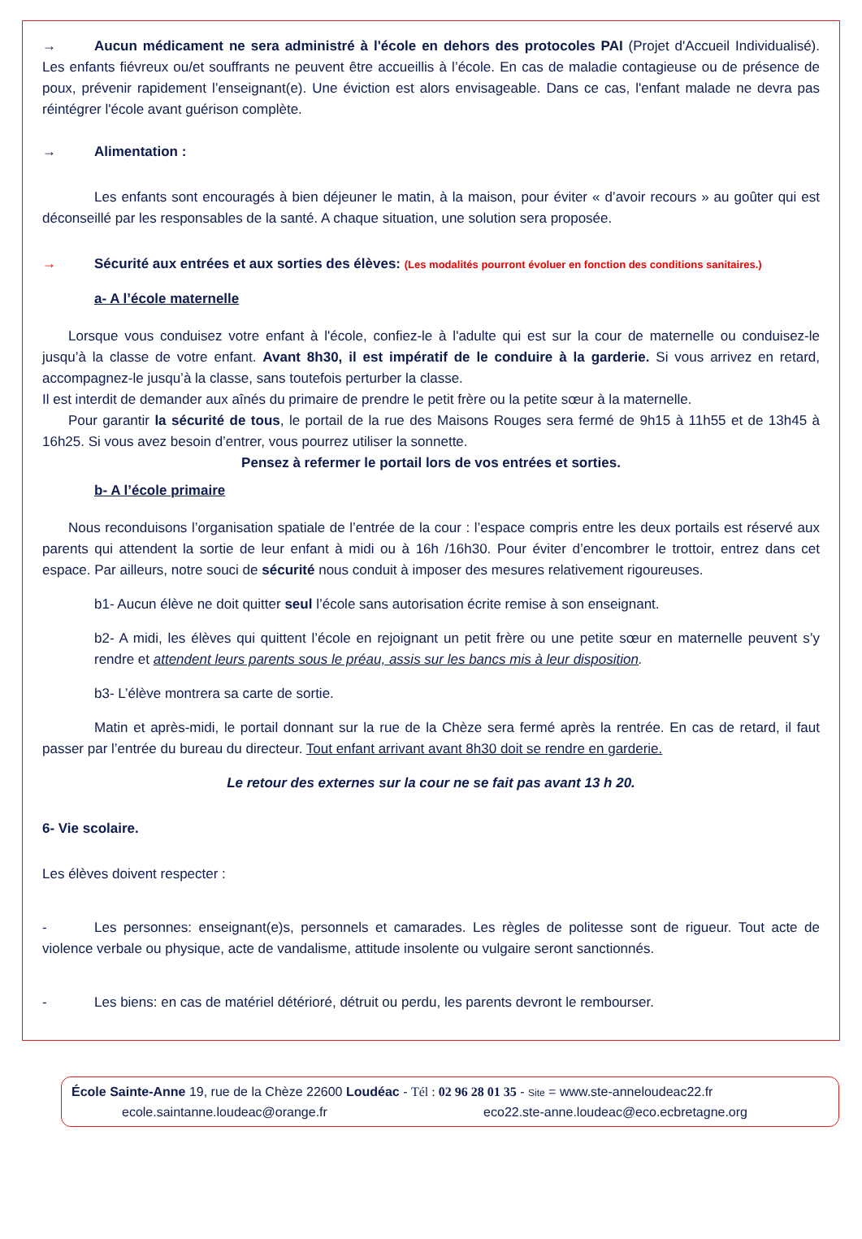→ Aucun médicament ne sera administré à l'école en dehors des protocoles PAI (Projet d'Accueil Individualisé). Les enfants fiévreux ou/et souffrants ne peuvent être accueillis à l’école. En cas de maladie contagieuse ou de présence de poux, prévenir rapidement l’enseignant(e). Une éviction est alors envisageable. Dans ce cas, l'enfant malade ne devra pas réintégrer l'école avant guérison complète.
→ Alimentation :
Les enfants sont encouragés à bien déjeuner le matin, à la maison, pour éviter « d’avoir recours » au goûter qui est déconseillé par les responsables de la santé. A chaque situation, une solution sera proposée.
→ Sécurité aux entrées et aux sorties des élèves: (Les modalités pourront évoluer en fonction des conditions sanitaires.)
a- A l’école maternelle
Lorsque vous conduisez votre enfant à l'école, confiez-le à l'adulte qui est sur la cour de maternelle ou conduisez-le jusqu’à la classe de votre enfant. Avant 8h30, il est impératif de le conduire à la garderie. Si vous arrivez en retard, accompagnez-le jusqu’à la classe, sans toutefois perturber la classe.
Il est interdit de demander aux aînés du primaire de prendre le petit frère ou la petite sœur à la maternelle.
Pour garantir la sécurité de tous, le portail de la rue des Maisons Rouges sera fermé de 9h15 à 11h55 et de 13h45 à 16h25. Si vous avez besoin d’entrer, vous pourrez utiliser la sonnette.
Pensez à refermer le portail lors de vos entrées et sorties.
b- A l’école primaire
Nous reconduisons l’organisation spatiale de l’entrée de la cour : l’espace compris entre les deux portails est réservé aux parents qui attendent la sortie de leur enfant à midi ou à 16h /16h30. Pour éviter d’encombrer le trottoir, entrez dans cet espace. Par ailleurs, notre souci de sécurité nous conduit à imposer des mesures relativement rigoureuses.
b1- Aucun élève ne doit quitter seul l’école sans autorisation écrite remise à son enseignant.
b2- A midi, les élèves qui quittent l’école en rejoignant un petit frère ou une petite sœur en maternelle peuvent s’y rendre et attendent leurs parents sous le préau, assis sur les bancs mis à leur disposition.
b3- L’élève montrera sa carte de sortie.
Matin et après-midi, le portail donnant sur la rue de la Chèze sera fermé après la rentrée. En cas de retard, il faut passer par l’entrée du bureau du directeur. Tout enfant arrivant avant 8h30 doit se rendre en garderie.
Le retour des externes sur la cour ne se fait pas avant 13 h 20.
6- Vie scolaire.
Les élèves doivent respecter :
- Les personnes: enseignant(e)s, personnels et camarades. Les règles de politesse sont de rigueur. Tout acte de violence verbale ou physique, acte de vandalisme, attitude insolente ou vulgaire seront sanctionnés.
- Les biens: en cas de matériel détérioré, détruit ou perdu, les parents devront le rembourser.
École Sainte-Anne 19, rue de la Chèze 22600 Loudéac - Tél : 02 96 28 01 35 - Site = www.ste-anneloudeac22.fr
ecole.saintanne.loudeac@orange.fr eco22.ste-anne.loudeac@eco.ecbretagne.org